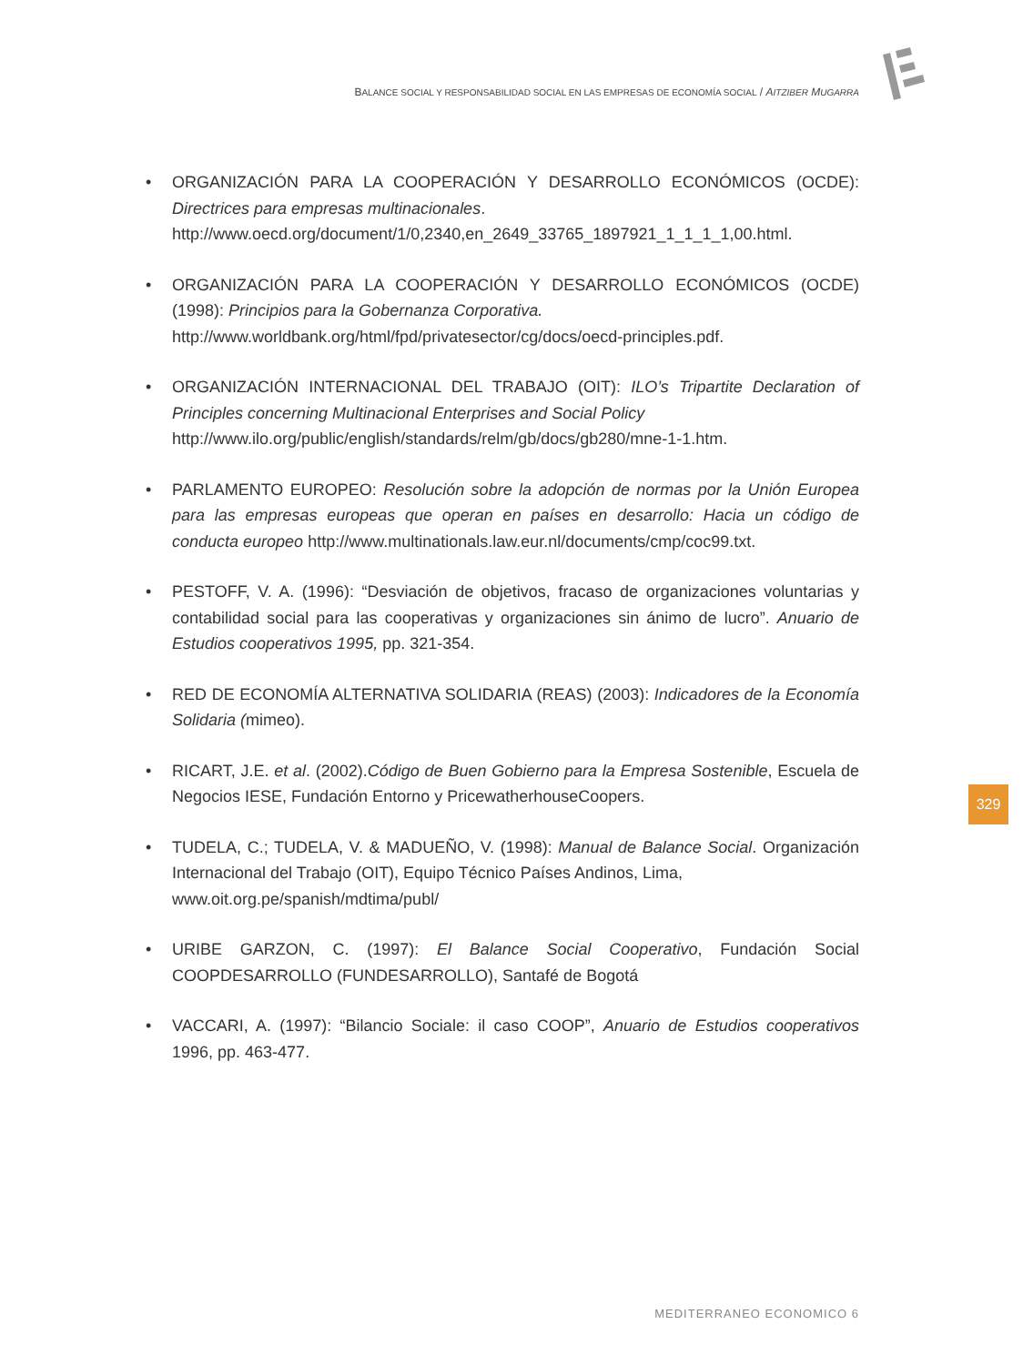BALANCE SOCIAL Y RESPONSABILIDAD SOCIAL EN LAS EMPRESAS DE ECONOMÍA SOCIAL / AITZIBER MUGARRA
• ORGANIZACIÓN PARA LA COOPERACIÓN Y DESARROLLO ECONÓMICOS (OCDE): Directrices para empresas multinacionales.
http://www.oecd.org/document/1/0,2340,en_2649_33765_1897921_1_1_1_1,00.html.
• ORGANIZACIÓN PARA LA COOPERACIÓN Y DESARROLLO ECONÓMICOS (OCDE) (1998): Principios para la Gobernanza Corporativa.
http://www.worldbank.org/html/fpd/privatesector/cg/docs/oecd-principles.pdf.
• ORGANIZACIÓN INTERNACIONAL DEL TRABAJO (OIT): ILO’s Tripartite Declaration of Principles concerning Multinacional Enterprises and Social Policy
http://www.ilo.org/public/english/standards/relm/gb/docs/gb280/mne-1-1.htm.
• PARLAMENTO EUROPEO: Resolución sobre la adopción de normas por la Unión Europea para las empresas europeas que operan en países en desarrollo: Hacia un código de conducta europeo http://www.multinationals.law.eur.nl/documents/cmp/coc99.txt.
• PESTOFF, V. A. (1996): “Desviación de objetivos, fracaso de organizaciones voluntarias y contabilidad social para las cooperativas y organizaciones sin ánimo de lucro”. Anuario de Estudios cooperativos 1995, pp. 321-354.
• RED DE ECONOMÍA ALTERNATIVA SOLIDARIA (REAS) (2003): Indicadores de la Economía Solidaria (mimeo).
• RICART, J.E. et al. (2002).Código de Buen Gobierno para la Empresa Sostenible, Escuela de Negocios IESE, Fundación Entorno y PricewatherhouseCoopers.
• TUDELA, C.; TUDELA, V. & MADUEÑO, V. (1998): Manual de Balance Social. Organización Internacional del Trabajo (OIT), Equipo Técnico Países Andinos, Lima,
www.oit.org.pe/spanish/mdtima/publ/
• URIBE GARZON, C. (1997): El Balance Social Cooperativo, Fundación Social COOPDESARROLLO (FUNDESARROLLO), Santafé de Bogotá
• VACCARI, A. (1997): “Bilancio Sociale: il caso COOP”, Anuario de Estudios cooperativos 1996, pp. 463-477.
329
MEDITERRANEO ECONOMICO 6